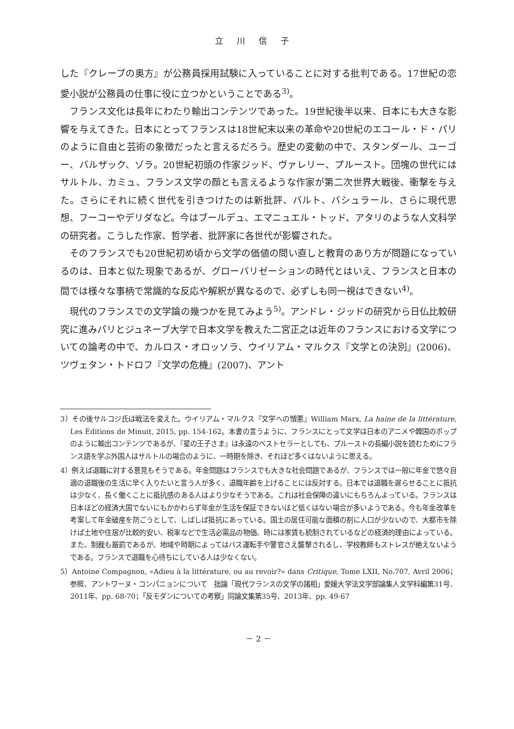立川信子
した『クレーブの奥方』が公務員採用試験に入っていることに対する批判である。17世紀の恋愛小説が公務員の仕事に役に立つかということである<sup>3)</sup>。
フランス文化は長年にわたり輸出コンテンツであった。19世紀後半以来、日本にも大きな影響を与えてきた。日本にとってフランスは18世紀末以来の革命や20世紀のエコール・ド・パリのように自由と芸術の象徴だったと言えるだろう。歴史の変動の中で、スタンダール、ユーゴー、バルザック、ゾラ。20世紀初頭の作家ジッド、ヴァレリー、プルースト。団塊の世代にはサルトル、カミュ、フランス文学の顔とも言えるような作家が第二次世界大戦後、衝撃を与えた。さらにそれに続く世代を引きつけたのは新批評、バルト、バシュラール、さらに現代思想、フーコーやデリダなど。今はブールデュ、エマニュエル・トッド、アタリのような人文科学の研究者。こうした作家、哲学者、批評家に各世代が影響された。
そのフランスでも20世紀初め頃から文学の価値の問い直しと教育のあり方が問題になっているのは、日本と似た現象であるが、グローバリゼーションの時代とはいえ、フランスと日本の間では様々な事柄で常識的な反応や解釈が異なるので、必ずしも同一視はできない<sup>4)</sup>。
現代のフランスでの文学論の幾つかを見てみよう<sup>5)</sup>。アンドレ・ジッドの研究から日仏比較研究に進みパリとジュネーブ大学で日本文学を教えた二宮正之は近年のフランスにおける文学についての論考の中で、カルロス・オロッソラ、ウイリアム・マルクス『文学との決別』(2006)、ツヴェタン・トドロフ『文学の危機』(2007)、アント
3）その後サルコジ氏は戦法を変えた。ウイリアム・マルクス『文学への憎悪』William Marx, La haine de la littérature, Les Éditions de Minuit, 2015, pp. 154-162。本書の言うように、フランスにとって文学は日本のアニメや韓国のポップのように輸出コンテンツであるが、『星の王子さま』は永遠のベストセラーとしても、プルーストの長編小説を読むためにフランス語を学ぶ外国人はサルトルの場合のように、一時期を除き、それほど多くはないように思える。
4）例えば退職に対する意見もそうである。年金問題はフランスでも大きな社会問題であるが、フランスでは一般に年金で悠々自適の退職後の生活に早く入りたいと言う人が多く、退職年齢を上げることには反対する。日本では退職を遅らせることに抵抗は少なく、長く働くことに抵抗感のある人はより少なそうである。これは社会保障の違いにもちろんよっている。フランスは日本ほどの経済大国でないにもかかわらず年金が生活を保証できないほど低くはない場合が多いようである。今も年金改革を考案して年金破産を防ごうとして、しばしば抵抗にあっている。国土の居住可能な面積の割に人口が少ないので、大都市を除けば土地や住居が比較的安い、税率などで生活必需品の物価、時には家賃も統制されているなどの経済的理由によっている。また、制裁も厳罰であるが、地域や時期によってはバス運転手や警官さえ襲撃されるし、学校教師もストレスが絶えないようである。フランスで退職を心待ちにしている人は少なくない。
5）Antoine Compagnon, «Adieu à la littérature, ou au revoir?» dans Critique, Tome LXII, No.707, Avril 2006；参照、アントワーヌ・コンパニョンについて　拙論「現代フランスの文学の諸相」愛媛大学法文学部論集人文学科編第31号、2011年、pp. 68-70；「反モダンについての考察」同論文集第35号、2013年、pp. 49-67
－ 2 －